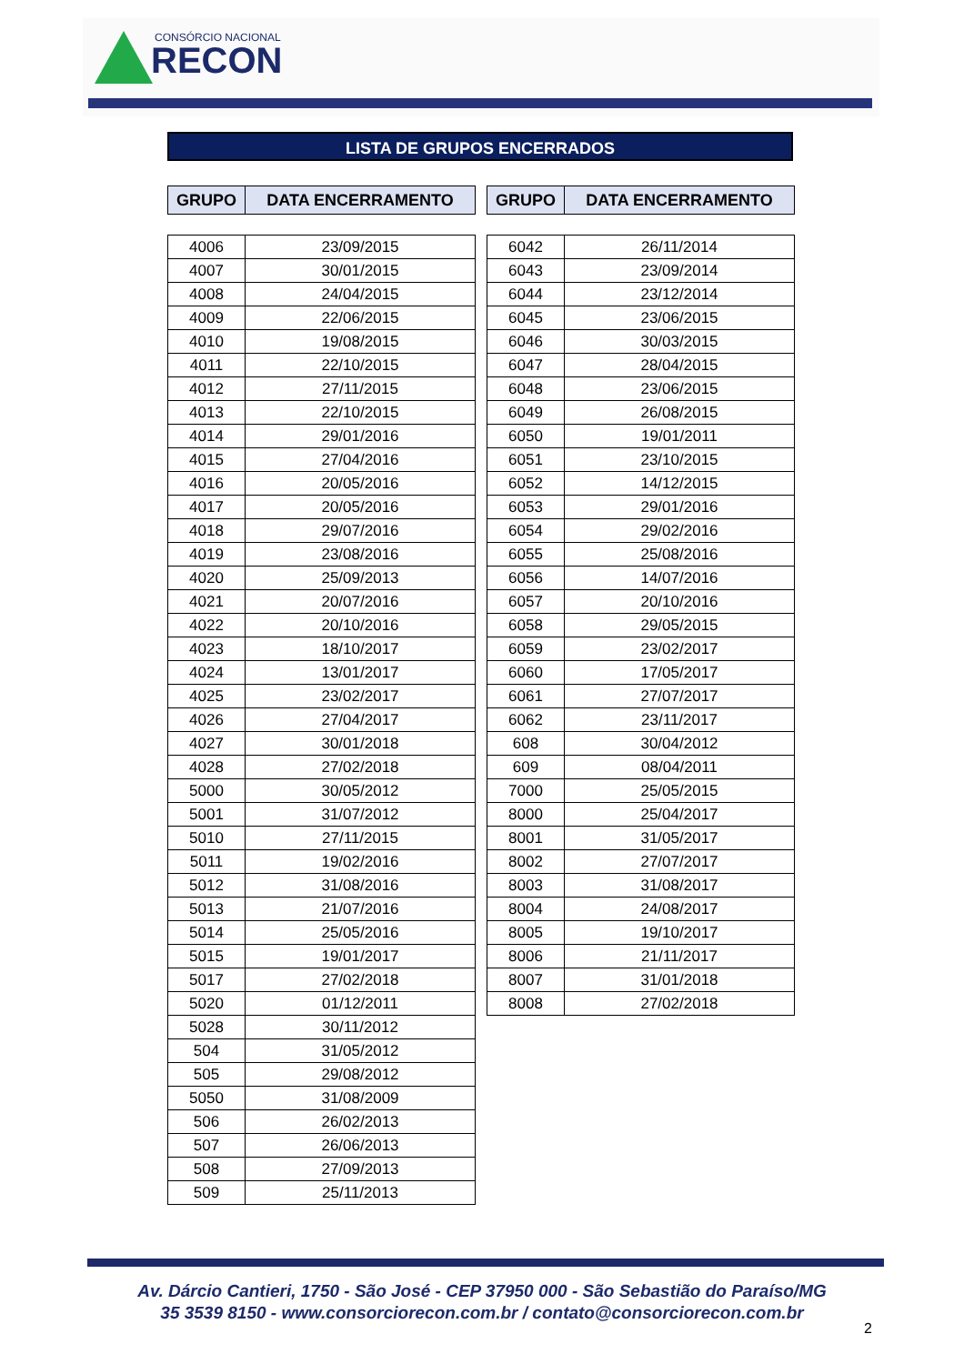CONSÓRCIO NACIONAL
RECON
LISTA DE GRUPOS ENCERRADOS
| GRUPO | DATA ENCERRAMENTO |
| --- | --- |
| 4006 | 23/09/2015 |
| 4007 | 30/01/2015 |
| 4008 | 24/04/2015 |
| 4009 | 22/06/2015 |
| 4010 | 19/08/2015 |
| 4011 | 22/10/2015 |
| 4012 | 27/11/2015 |
| 4013 | 22/10/2015 |
| 4014 | 29/01/2016 |
| 4015 | 27/04/2016 |
| 4016 | 20/05/2016 |
| 4017 | 20/05/2016 |
| 4018 | 29/07/2016 |
| 4019 | 23/08/2016 |
| 4020 | 25/09/2013 |
| 4021 | 20/07/2016 |
| 4022 | 20/10/2016 |
| 4023 | 18/10/2017 |
| 4024 | 13/01/2017 |
| 4025 | 23/02/2017 |
| 4026 | 27/04/2017 |
| 4027 | 30/01/2018 |
| 4028 | 27/02/2018 |
| 5000 | 30/05/2012 |
| 5001 | 31/07/2012 |
| 5010 | 27/11/2015 |
| 5011 | 19/02/2016 |
| 5012 | 31/08/2016 |
| 5013 | 21/07/2016 |
| 5014 | 25/05/2016 |
| 5015 | 19/01/2017 |
| 5017 | 27/02/2018 |
| 5020 | 01/12/2011 |
| 5028 | 30/11/2012 |
| 504 | 31/05/2012 |
| 505 | 29/08/2012 |
| 5050 | 31/08/2009 |
| 506 | 26/02/2013 |
| 507 | 26/06/2013 |
| 508 | 27/09/2013 |
| 509 | 25/11/2013 |
| GRUPO | DATA ENCERRAMENTO |
| --- | --- |
| 6042 | 26/11/2014 |
| 6043 | 23/09/2014 |
| 6044 | 23/12/2014 |
| 6045 | 23/06/2015 |
| 6046 | 30/03/2015 |
| 6047 | 28/04/2015 |
| 6048 | 23/06/2015 |
| 6049 | 26/08/2015 |
| 6050 | 19/01/2011 |
| 6051 | 23/10/2015 |
| 6052 | 14/12/2015 |
| 6053 | 29/01/2016 |
| 6054 | 29/02/2016 |
| 6055 | 25/08/2016 |
| 6056 | 14/07/2016 |
| 6057 | 20/10/2016 |
| 6058 | 29/05/2015 |
| 6059 | 23/02/2017 |
| 6060 | 17/05/2017 |
| 6061 | 27/07/2017 |
| 6062 | 23/11/2017 |
| 608 | 30/04/2012 |
| 609 | 08/04/2011 |
| 7000 | 25/05/2015 |
| 8000 | 25/04/2017 |
| 8001 | 31/05/2017 |
| 8002 | 27/07/2017 |
| 8003 | 31/08/2017 |
| 8004 | 24/08/2017 |
| 8005 | 19/10/2017 |
| 8006 | 21/11/2017 |
| 8007 | 31/01/2018 |
| 8008 | 27/02/2018 |
Av. Dárcio Cantieri, 1750 - São José - CEP 37950 000 - São Sebastião do Paraíso/MG
35 3539 8150 - www.consorciorecon.com.br / contato@consorciorecon.com.br
2